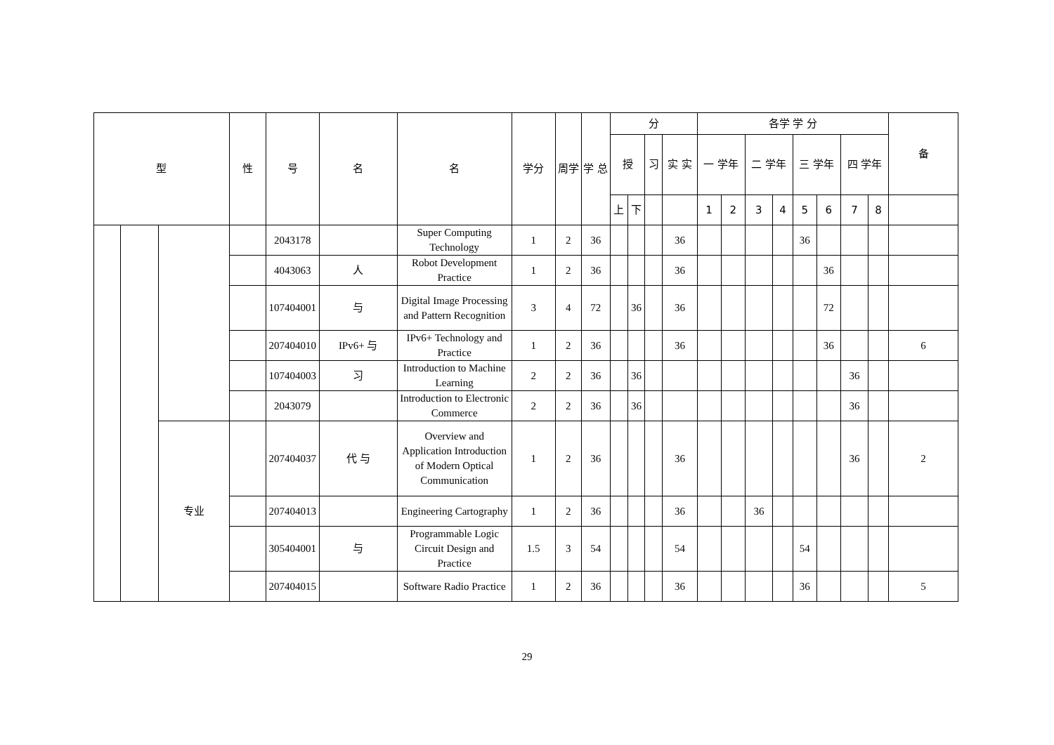| 型 | | | 性 | 号 | 名 | 名 | 学分 | 周学 | 学 总 | 分 | | | | 各学 学 分 | | | | | | | | 备 |
| --- | --- | --- | --- | --- | --- | --- | --- | --- | --- | --- | --- | --- | --- | --- | --- | --- | --- | --- | --- | --- | --- | --- |
| | | | | | | | | | | 授 | | 习 | 实 实 | 一 学年 | | 二 学年 | | 三 学年 | | 四 学年 | | |
| | | | | | | | | | | 上 | 下 | | | 1 | 2 | 3 | 4 | 5 | 6 | 7 | 8 | |
| | | | | 2043178 | | Super Computing Technology | 1 | 2 | 36 | | | | 36 | | | | | 36 | | | | |
| | | | | 4043063 | 人 | Robot Development Practice | 1 | 2 | 36 | | | | 36 | | | | | | 36 | | | |
| | | | | 107404001 | 与 | Digital Image Processing and Pattern Recognition | 3 | 4 | 72 | | 36 | | 36 | | | | | | 72 | | | |
| | | | | 207404010 | IPv6+ 与 | IPv6+ Technology and Practice | 1 | 2 | 36 | | | | 36 | | | | | | 36 | | | 6 |
| | | | | 107404003 | 习 | Introduction to Machine Learning | 2 | 2 | 36 | | 36 | | | | | | | | | 36 | | |
| | | | | 2043079 | | Introduction to Electronic Commerce | 2 | 2 | 36 | | 36 | | | | | | | | | 36 | | |
| | | 专业 | | 207404037 | 代 与 | Overview and Application Introduction of Modern Optical Communication | 1 | 2 | 36 | | | | 36 | | | | | | | 36 | | 2 |
| | | | | 207404013 | | Engineering Cartography | 1 | 2 | 36 | | | | 36 | | | 36 | | | | | | |
| | | | | 305404001 | 与 | Programmable Logic Circuit Design and Practice | 1.5 | 3 | 54 | | | | 54 | | | | | 54 | | | | |
| | | | | 207404015 | | Software Radio Practice | 1 | 2 | 36 | | | | 36 | | | | | 36 | | | | 5 |
29